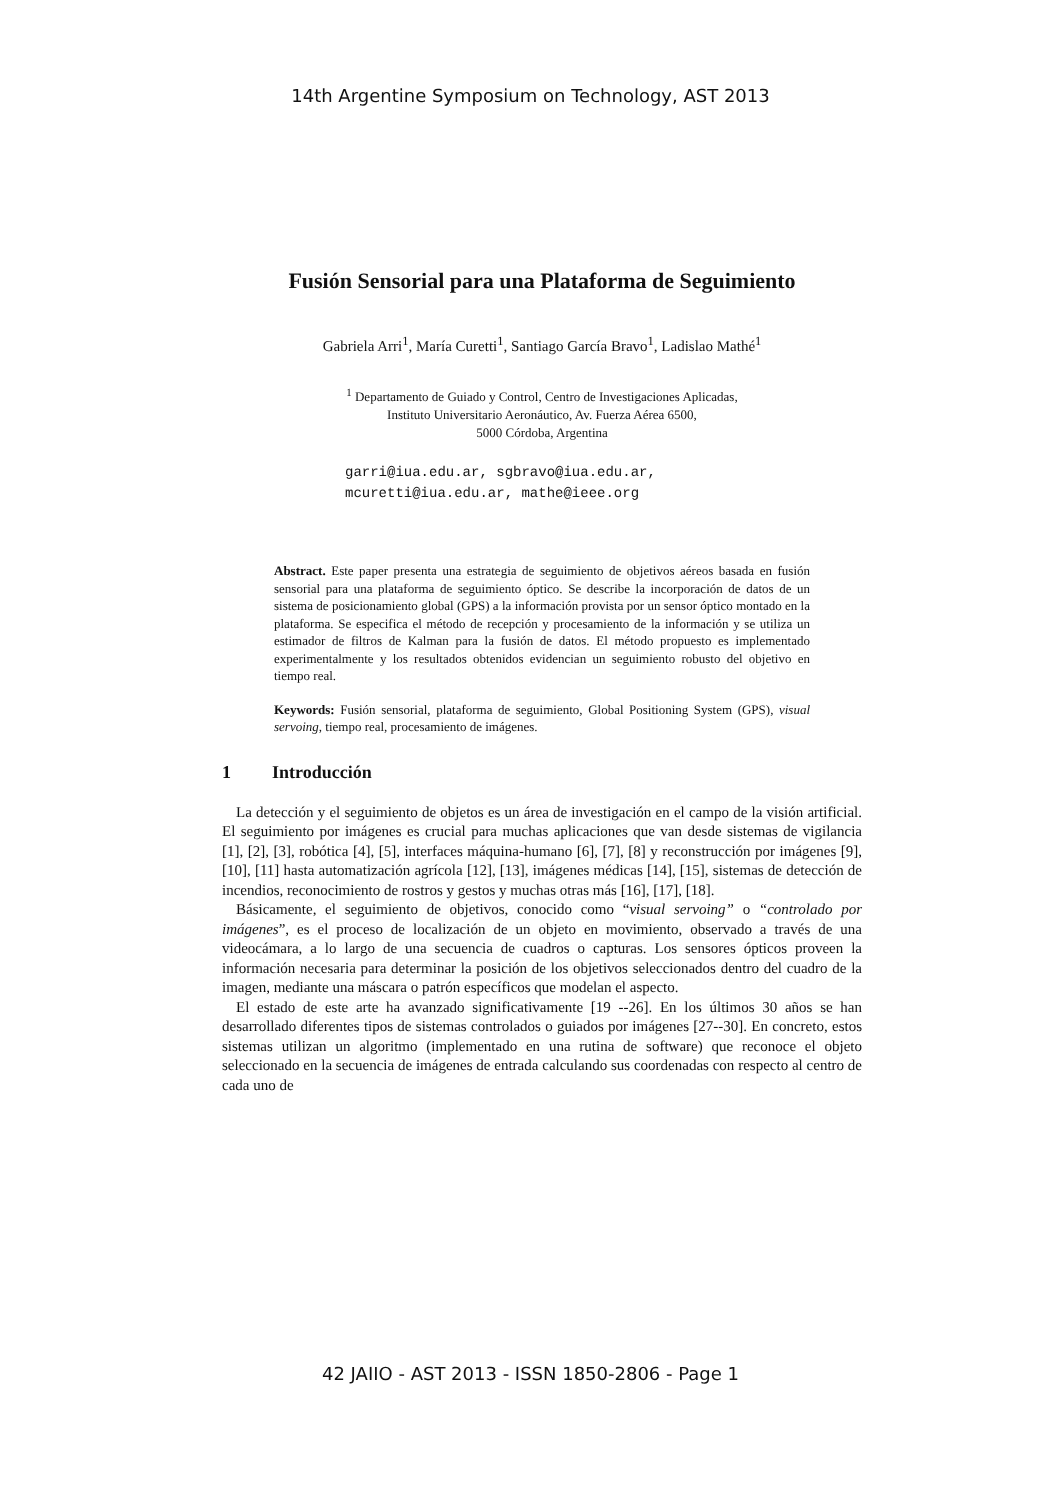14th Argentine Symposium on Technology, AST 2013
Fusión Sensorial para una Plataforma de Seguimiento
Gabriela Arri<sup>1</sup>, María Curetti<sup>1</sup>, Santiago García Bravo<sup>1</sup>, Ladislao Mathé<sup>1</sup>
<sup>1</sup> Departamento de Guiado y Control, Centro de Investigaciones Aplicadas,
Instituto Universitario Aeronáutico, Av. Fuerza Aérea 6500,
5000 Córdoba, Argentina
garri@iua.edu.ar, sgbravo@iua.edu.ar,
mcuretti@iua.edu.ar, mathe@ieee.org
Abstract. Este paper presenta una estrategia de seguimiento de objetivos aéreos basada en fusión sensorial para una plataforma de seguimiento óptico. Se describe la incorporación de datos de un sistema de posicionamiento global (GPS) a la información provista por un sensor óptico montado en la plataforma. Se especifica el método de recepción y procesamiento de la información y se utiliza un estimador de filtros de Kalman para la fusión de datos. El método propuesto es implementado experimentalmente y los resultados obtenidos evidencian un seguimiento robusto del objetivo en tiempo real.
Keywords: Fusión sensorial, plataforma de seguimiento, Global Positioning System (GPS), visual servoing, tiempo real, procesamiento de imágenes.
1 Introducción
La detección y el seguimiento de objetos es un área de investigación en el campo de la visión artificial. El seguimiento por imágenes es crucial para muchas aplicaciones que van desde sistemas de vigilancia [1], [2], [3], robótica [4], [5], interfaces máquina-humano [6], [7], [8] y reconstrucción por imágenes [9], [10], [11] hasta automatización agrícola [12], [13], imágenes médicas [14], [15], sistemas de detección de incendios, reconocimiento de rostros y gestos y muchas otras más [16], [17], [18].
Básicamente, el seguimiento de objetivos, conocido como “visual servoing” o “controlado por imágenes”, es el proceso de localización de un objeto en movimiento, observado a través de una videocámara, a lo largo de una secuencia de cuadros o capturas. Los sensores ópticos proveen la información necesaria para determinar la posición de los objetivos seleccionados dentro del cuadro de la imagen, mediante una máscara o patrón específicos que modelan el aspecto.
El estado de este arte ha avanzado significativamente [19 --26]. En los últimos 30 años se han desarrollado diferentes tipos de sistemas controlados o guiados por imágenes [27--30]. En concreto, estos sistemas utilizan un algoritmo (implementado en una rutina de software) que reconoce el objeto seleccionado en la secuencia de imágenes de entrada calculando sus coordenadas con respecto al centro de cada uno de
42 JAIIO - AST 2013 - ISSN 1850-2806 - Page 1